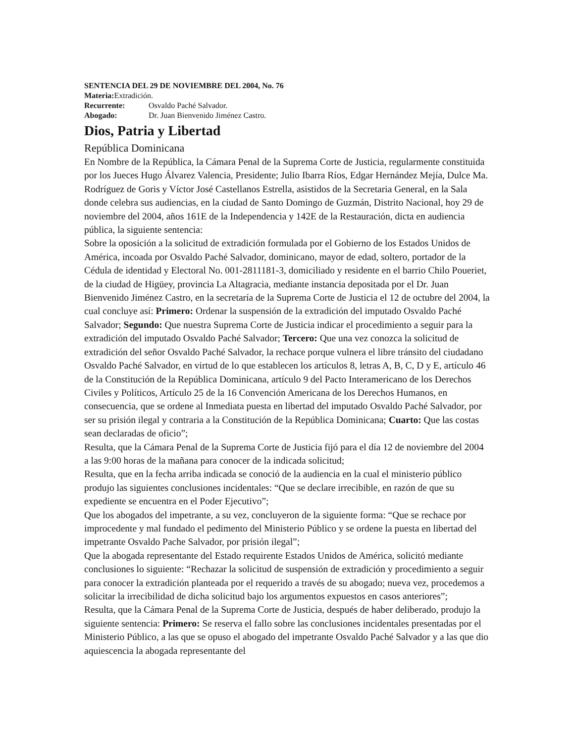SENTENCIA DEL 29 DE NOVIEMBRE DEL 2004, No. 76
Materia: Extradición.
Recurrente: Osvaldo Paché Salvador.
Abogado: Dr. Juan Bienvenido Jiménez Castro.
Dios, Patria y Libertad
República Dominicana
En Nombre de la República, la Cámara Penal de la Suprema Corte de Justicia, regularmente constituida por los Jueces Hugo Álvarez Valencia, Presidente; Julio Ibarra Ríos, Edgar Hernández Mejía, Dulce Ma. Rodríguez de Goris y Víctor José Castellanos Estrella, asistidos de la Secretaria General, en la Sala donde celebra sus audiencias, en la ciudad de Santo Domingo de Guzmán, Distrito Nacional, hoy 29 de noviembre del 2004, años 161E de la Independencia y 142E de la Restauración, dicta en audiencia pública, la siguiente sentencia:
Sobre la oposición a la solicitud de extradición formulada por el Gobierno de los Estados Unidos de América, incoada por Osvaldo Paché Salvador, dominicano, mayor de edad, soltero, portador de la Cédula de identidad y Electoral No. 001-2811181-3, domiciliado y residente en el barrio Chilo Poueriet, de la ciudad de Higüey, provincia La Altagracia, mediante instancia depositada por el Dr. Juan Bienvenido Jiménez Castro, en la secretaría de la Suprema Corte de Justicia el 12 de octubre del 2004, la cual concluye así: Primero: Ordenar la suspensión de la extradición del imputado Osvaldo Paché Salvador; Segundo: Que nuestra Suprema Corte de Justicia indicar el procedimiento a seguir para la extradición del imputado Osvaldo Paché Salvador; Tercero: Que una vez conozca la solicitud de extradición del señor Osvaldo Paché Salvador, la rechace porque vulnera el libre tránsito del ciudadano Osvaldo Paché Salvador, en virtud de lo que establecen los artículos 8, letras A, B, C, D y E, artículo 46 de la Constitución de la República Dominicana, artículo 9 del Pacto Interamericano de los Derechos Civiles y Políticos, Artículo 25 de la 16 Convención Americana de los Derechos Humanos, en consecuencia, que se ordene al Inmediata puesta en libertad del imputado Osvaldo Paché Salvador, por ser su prisión ilegal y contraria a la Constitución de la República Dominicana; Cuarto: Que las costas sean declaradas de oficio”;
Resulta, que la Cámara Penal de la Suprema Corte de Justicia fijó para el día 12 de noviembre del 2004 a las 9:00 horas de la mañana para conocer de la indicada solicitud;
Resulta, que en la fecha arriba indicada se conoció de la audiencia en la cual el ministerio público produjo las siguientes conclusiones incidentales: “Que se declare irrecibible, en razón de que su expediente se encuentra en el Poder Ejecutivo”;
Que los abogados del impetrante, a su vez, concluyeron de la siguiente forma: “Que se rechace por improcedente y mal fundado el pedimento del Ministerio Público y se ordene la puesta en libertad del impetrante Osvaldo Pache Salvador, por prisión ilegal”;
Que la abogada representante del Estado requirente Estados Unidos de América, solicitó mediante conclusiones lo siguiente: “Rechazar la solicitud de suspensión de extradición y procedimiento a seguir para conocer la extradición planteada por el requerido a través de su abogado; nueva vez, procedemos a solicitar la irrecibilidad de dicha solicitud bajo los argumentos expuestos en casos anteriores”;
Resulta, que la Cámara Penal de la Suprema Corte de Justicia, después de haber deliberado, produjo la siguiente sentencia: Primero: Se reserva el fallo sobre las conclusiones incidentales presentadas por el Ministerio Público, a las que se opuso el abogado del impetrante Osvaldo Paché Salvador y a las que dio aquiescencia la abogada representante del